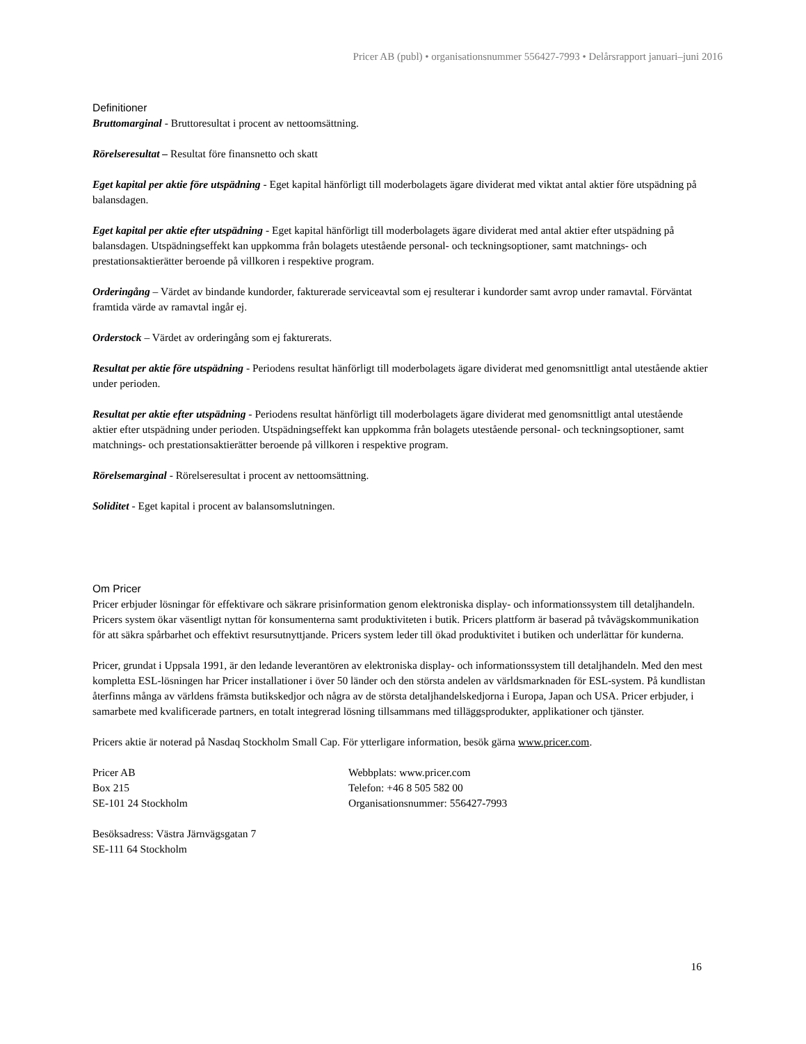Pricer AB (publ) • organisationsnummer 556427-7993 • Delårsrapport januari–juni 2016
Definitioner
Bruttomarginal - Bruttoresultat i procent av nettoomsättning.
Rörelseresultat – Resultat före finansnetto och skatt
Eget kapital per aktie före utspädning - Eget kapital hänförligt till moderbolagets ägare dividerat med viktat antal aktier före utspädning på balansdagen.
Eget kapital per aktie efter utspädning - Eget kapital hänförligt till moderbolagets ägare dividerat med antal aktier efter utspädning på balansdagen. Utspädningseffekt kan uppkomma från bolagets utestående personal- och teckningsoptioner, samt matchnings- och prestationsaktierätter beroende på villkoren i respektive program.
Orderingång – Värdet av bindande kundorder, fakturerade serviceavtal som ej resulterar i kundorder samt avrop under ramavtal. Förväntat framtida värde av ramavtal ingår ej.
Orderstock – Värdet av orderingång som ej fakturerats.
Resultat per aktie före utspädning - Periodens resultat hänförligt till moderbolagets ägare dividerat med genomsnittligt antal utestående aktier under perioden.
Resultat per aktie efter utspädning - Periodens resultat hänförligt till moderbolagets ägare dividerat med genomsnittligt antal utestående aktier efter utspädning under perioden. Utspädningseffekt kan uppkomma från bolagets utestående personal- och teckningsoptioner, samt matchnings- och prestationsaktierätter beroende på villkoren i respektive program.
Rörelsemarginal - Rörelseresultat i procent av nettoomsättning.
Soliditet - Eget kapital i procent av balansomslutningen.
Om Pricer
Pricer erbjuder lösningar för effektivare och säkrare prisinformation genom elektroniska display- och informationssystem till detaljhandeln. Pricers system ökar väsentligt nyttan för konsumenterna samt produktiviteten i butik. Pricers plattform är baserad på tvåvägskommunikation för att säkra spårbarhet och effektivt resursutnyttjande. Pricers system leder till ökad produktivitet i butiken och underlättar för kunderna.
Pricer, grundat i Uppsala 1991, är den ledande leverantören av elektroniska display- och informationssystem till detaljhandeln. Med den mest kompletta ESL-lösningen har Pricer installationer i över 50 länder och den största andelen av världsmarknaden för ESL-system. På kundlistan återfinns många av världens främsta butikskedjor och några av de största detaljhandelskedjorna i Europa, Japan och USA. Pricer erbjuder, i samarbete med kvalificerade partners, en totalt integrerad lösning tillsammans med tilläggsprodukter, applikationer och tjänster.
Pricers aktie är noterad på Nasdaq Stockholm Small Cap. För ytterligare information, besök gärna www.pricer.com.
Pricer AB
Box 215
SE-101 24 Stockholm
Webbplats: www.pricer.com
Telefon: +46 8 505 582 00
Organisationsnummer: 556427-7993
Besöksadress: Västra Järnvägsgatan 7
SE-111 64 Stockholm
16